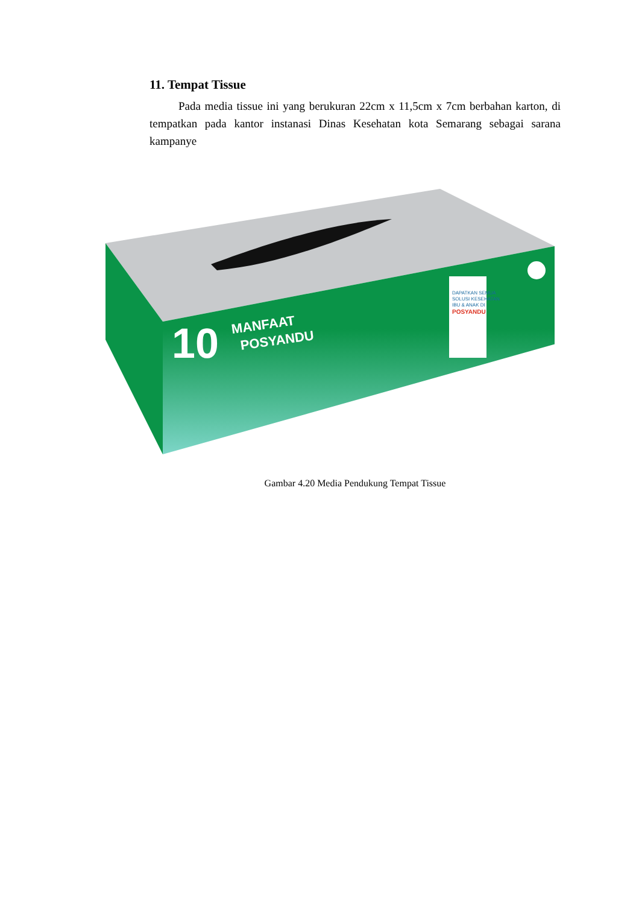11. Tempat Tissue
Pada media tissue ini yang berukuran 22cm x 11,5cm x 7cm berbahan karton, di tempatkan pada kantor instanasi Dinas Kesehatan kota Semarang sebagai sarana kampanye
10
MANFAAT
POSYANDU
DAPATKAN SEMUA
SOLUSI KESEHATAN
IBU & ANAK DI
POSYANDU
Gambar 4.20 Media Pendukung Tempat Tissue